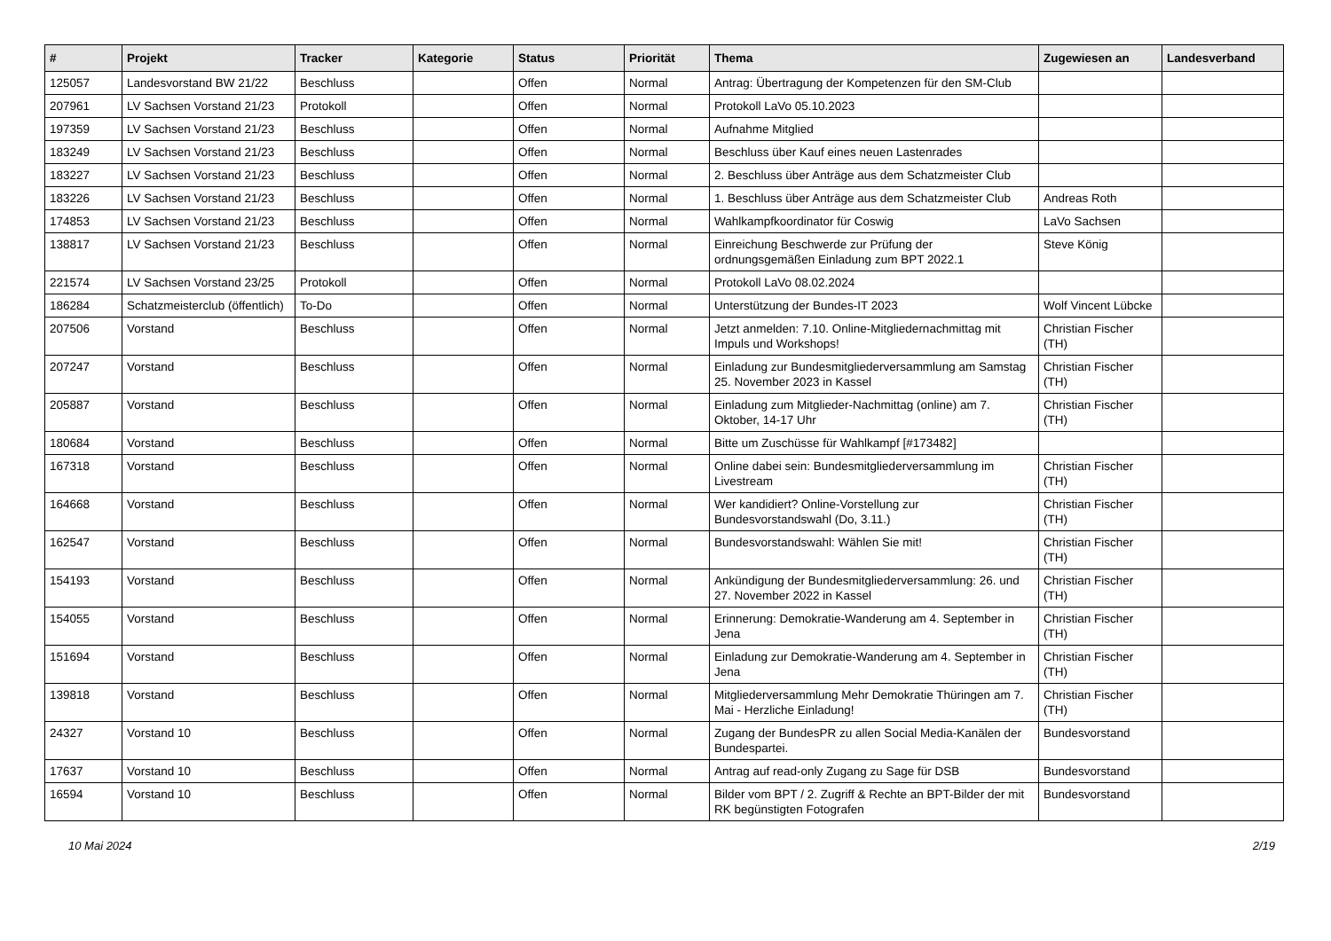| # | Projekt | Tracker | Kategorie | Status | Priorität | Thema | Zugewiesen an | Landesverband |
| --- | --- | --- | --- | --- | --- | --- | --- | --- |
| 125057 | Landesvorstand BW 21/22 | Beschluss | | Offen | Normal | Antrag: Übertragung der Kompetenzen für den SM-Club | | |
| 207961 | LV Sachsen Vorstand 21/23 | Protokoll | | Offen | Normal | Protokoll LaVo 05.10.2023 | | |
| 197359 | LV Sachsen Vorstand 21/23 | Beschluss | | Offen | Normal | Aufnahme Mitglied | | |
| 183249 | LV Sachsen Vorstand 21/23 | Beschluss | | Offen | Normal | Beschluss über Kauf eines neuen Lastenrades | | |
| 183227 | LV Sachsen Vorstand 21/23 | Beschluss | | Offen | Normal | 2. Beschluss über Anträge aus dem Schatzmeister Club | | |
| 183226 | LV Sachsen Vorstand 21/23 | Beschluss | | Offen | Normal | 1. Beschluss über Anträge aus dem Schatzmeister Club | Andreas Roth | |
| 174853 | LV Sachsen Vorstand 21/23 | Beschluss | | Offen | Normal | Wahlkampfkoordinator für Coswig | LaVo Sachsen | |
| 138817 | LV Sachsen Vorstand 21/23 | Beschluss | | Offen | Normal | Einreichung Beschwerde zur Prüfung der ordnungsgemäßen Einladung zum BPT 2022.1 | Steve König | |
| 221574 | LV Sachsen Vorstand 23/25 | Protokoll | | Offen | Normal | Protokoll LaVo 08.02.2024 | | |
| 186284 | Schatzmeisterclub (öffentlich) | To-Do | | Offen | Normal | Unterstützung der Bundes-IT 2023 | Wolf Vincent Lübcke | |
| 207506 | Vorstand | Beschluss | | Offen | Normal | Jetzt anmelden: 7.10. Online-Mitgliedernachmittag mit Impuls und Workshops! | Christian Fischer (TH) | |
| 207247 | Vorstand | Beschluss | | Offen | Normal | Einladung zur Bundesmitgliederversammlung am Samstag 25. November 2023 in Kassel | Christian Fischer (TH) | |
| 205887 | Vorstand | Beschluss | | Offen | Normal | Einladung zum Mitglieder-Nachmittag (online) am 7. Oktober, 14-17 Uhr | Christian Fischer (TH) | |
| 180684 | Vorstand | Beschluss | | Offen | Normal | Bitte um Zuschüsse für Wahlkampf [#173482] | | |
| 167318 | Vorstand | Beschluss | | Offen | Normal | Online dabei sein: Bundesmitgliederversammlung im Livestream | Christian Fischer (TH) | |
| 164668 | Vorstand | Beschluss | | Offen | Normal | Wer kandidiert? Online-Vorstellung zur Bundesvorstandswahl (Do, 3.11.) | Christian Fischer (TH) | |
| 162547 | Vorstand | Beschluss | | Offen | Normal | Bundesvorstandswahl: Wählen Sie mit! | Christian Fischer (TH) | |
| 154193 | Vorstand | Beschluss | | Offen | Normal | Ankündigung der Bundesmitgliederversammlung: 26. und 27. November 2022 in Kassel | Christian Fischer (TH) | |
| 154055 | Vorstand | Beschluss | | Offen | Normal | Erinnerung: Demokratie-Wanderung am 4. September in Jena | Christian Fischer (TH) | |
| 151694 | Vorstand | Beschluss | | Offen | Normal | Einladung zur Demokratie-Wanderung am 4. September in Jena | Christian Fischer (TH) | |
| 139818 | Vorstand | Beschluss | | Offen | Normal | Mitgliederversammlung Mehr Demokratie Thüringen am 7. Mai - Herzliche Einladung! | Christian Fischer (TH) | |
| 24327 | Vorstand 10 | Beschluss | | Offen | Normal | Zugang der BundesPR zu allen Social Media-Kanälen der Bundespartei. | Bundesvorstand | |
| 17637 | Vorstand 10 | Beschluss | | Offen | Normal | Antrag auf read-only Zugang zu Sage für DSB | Bundesvorstand | |
| 16594 | Vorstand 10 | Beschluss | | Offen | Normal | Bilder vom BPT / 2. Zugriff & Rechte an BPT-Bilder der mit RK begünstigten Fotografen | Bundesvorstand | |
10 Mai 2024 2/19